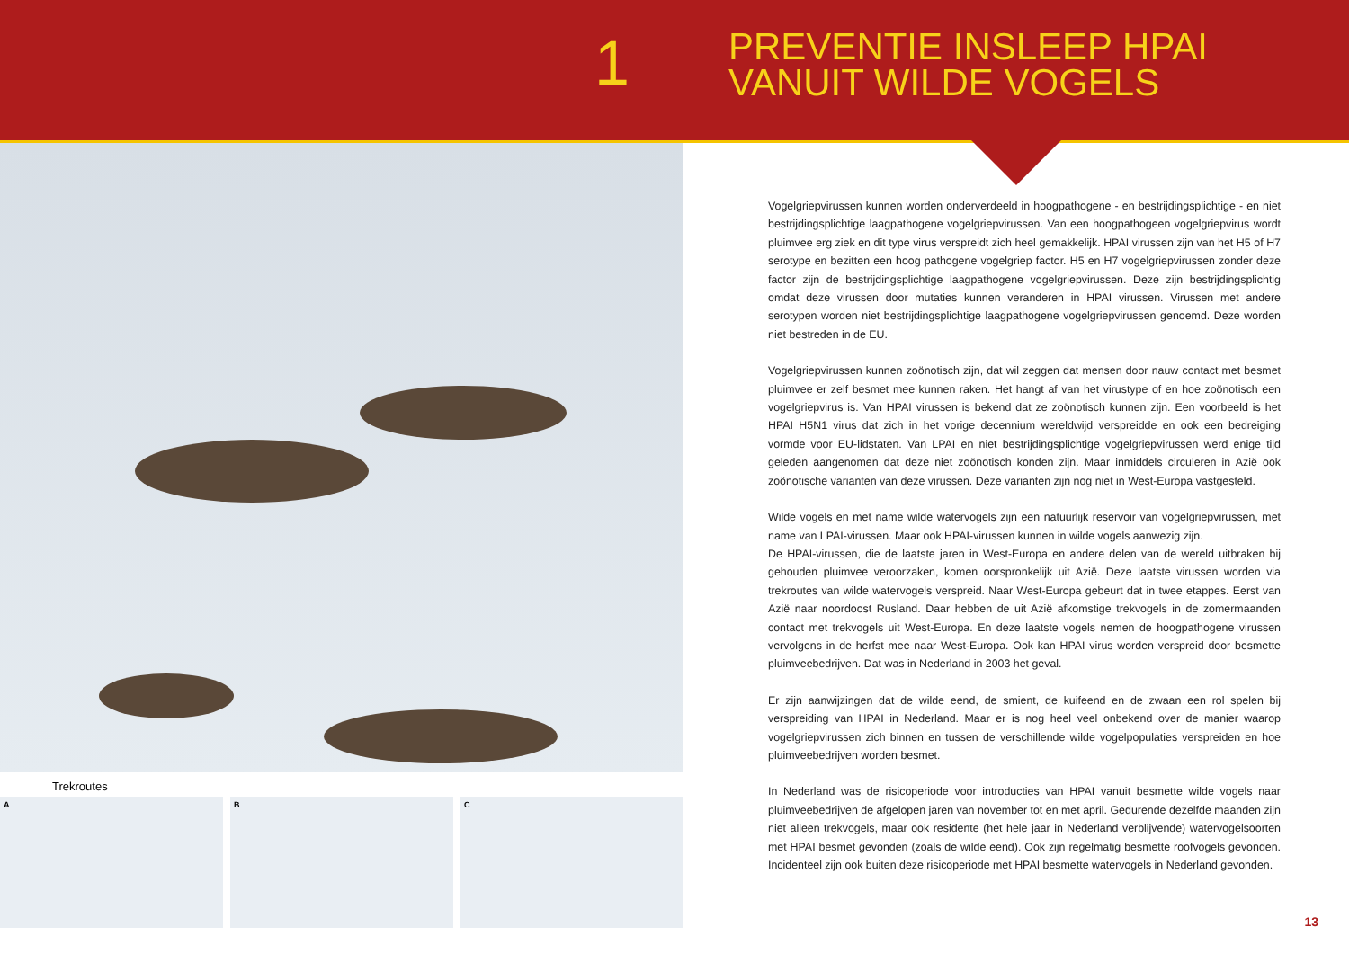1
PREVENTIE INSLEEP HPAI
VANUIT WILDE VOGELS
Trekroutes
A B C
Vogelgriepvirussen kunnen worden onderverdeeld in hoogpathogene - en bestrijdingsplichtige - en niet bestrijdingsplichtige laagpathogene vogelgriepvirussen. Van een hoogpathogeen vogelgriepvirus wordt pluimvee erg ziek en dit type virus verspreidt zich heel gemakkelijk. HPAI virussen zijn van het H5 of H7 serotype en bezitten een hoog pathogene vogelgriep factor. H5 en H7 vogelgriepvirussen zonder deze factor zijn de bestrijdingsplichtige laagpathogene vogelgriepvirussen. Deze zijn bestrijdingsplichtig omdat deze virussen door mutaties kunnen veranderen in HPAI virussen. Virussen met andere serotypen worden niet bestrijdingsplichtige laagpathogene vogelgriepvirussen genoemd. Deze worden niet bestreden in de EU.
Vogelgriepvirussen kunnen zoönotisch zijn, dat wil zeggen dat mensen door nauw contact met besmet pluimvee er zelf besmet mee kunnen raken. Het hangt af van het virustype of en hoe zoönotisch een vogelgriepvirus is. Van HPAI virussen is bekend dat ze zoönotisch kunnen zijn. Een voorbeeld is het HPAI H5N1 virus dat zich in het vorige decennium wereldwijd verspreidde en ook een bedreiging vormde voor EU-lidstaten. Van LPAI en niet bestrijdingsplichtige vogelgriepvirussen werd enige tijd geleden aangenomen dat deze niet zoönotisch konden zijn. Maar inmiddels circuleren in Azië ook zoönotische varianten van deze virussen. Deze varianten zijn nog niet in West-Europa vastgesteld.
Wilde vogels en met name wilde watervogels zijn een natuurlijk reservoir van vogelgriepvirussen, met name van LPAI-virussen. Maar ook HPAI-virussen kunnen in wilde vogels aanwezig zijn.
De HPAI-virussen, die de laatste jaren in West-Europa en andere delen van de wereld uitbraken bij gehouden pluimvee veroorzaken, komen oorspronkelijk uit Azië. Deze laatste virussen worden via trekroutes van wilde watervogels verspreid. Naar West-Europa gebeurt dat in twee etappes. Eerst van Azië naar noordoost Rusland. Daar hebben de uit Azië afkomstige trekvogels in de zomermaanden contact met trekvogels uit West-Europa. En deze laatste vogels nemen de hoogpathogene virussen vervolgens in de herfst mee naar West-Europa. Ook kan HPAI virus worden verspreid door besmette pluimveebedrijven. Dat was in Nederland in 2003 het geval.
Er zijn aanwijzingen dat de wilde eend, de smient, de kuifeend en de zwaan een rol spelen bij verspreiding van HPAI in Nederland. Maar er is nog heel veel onbekend over de manier waarop vogelgriepvirussen zich binnen en tussen de verschillende wilde vogelpopulaties verspreiden en hoe pluimveebedrijven worden besmet.
In Nederland was de risicoperiode voor introducties van HPAI vanuit besmette wilde vogels naar pluimveebedrijven de afgelopen jaren van november tot en met april. Gedurende dezelfde maanden zijn niet alleen trekvogels, maar ook residente (het hele jaar in Nederland verblijvende) watervogelsoorten met HPAI besmet gevonden (zoals de wilde eend). Ook zijn regelmatig besmette roofvogels gevonden. Incidenteel zijn ook buiten deze risicoperiode met HPAI besmette watervogels in Nederland gevonden.
13